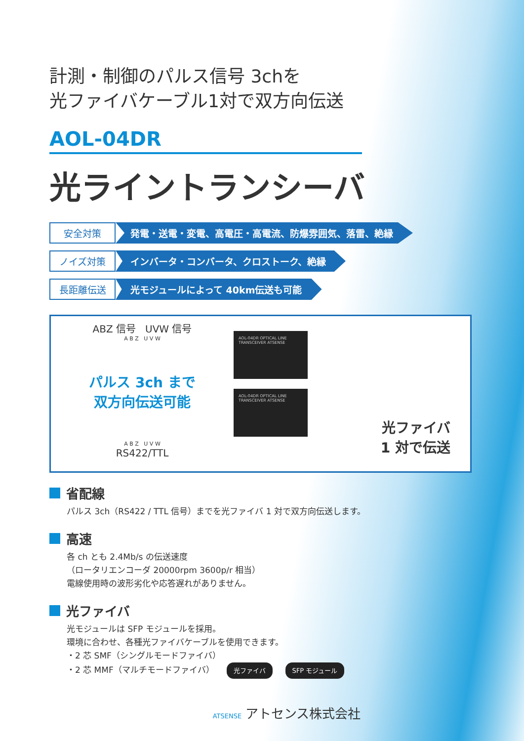計測・制御のパルス信号 3chを
光ファイバケーブル1対で双方向伝送
AOL-04DR
光ライントランシーバ
安全対策
発電・送電・変電、高電圧・高電流、防爆雰囲気、落雷、絶縁
ノイズ対策
インバータ・コンバータ、クロストーク、絶縁
長距離伝送 光モジュールによって 40km伝送も可能
ABZ 信号 UVW 信号
A B Z U V W
パルス 3ch まで
双方向伝送可能
A B Z U V W
RS422/TTL
AOL-04DR OPTICAL LINE TRANSCEIVER ATSENSE
AOL-04DR OPTICAL LINE TRANSCEIVER ATSENSE
光ファイバ
1 対で伝送
省配線
パルス 3ch（RS422 / TTL 信号）までを光ファイバ 1 対で双方向伝送します。
高速
各 ch とも 2.4Mb/s の伝送速度
（ロータリエンコーダ 20000rpm 3600p/r 相当）
電線使用時の波形劣化や応答遅れがありません。
光ファイバ
光モジュールは SFP モジュールを採用。
環境に合わせ、各種光ファイバケーブルを使用できます。
・2 芯 SMF（シングルモードファイバ）
・2 芯 MMF（マルチモードファイバ） 光ファイバ SFP モジュール
ATSENSE アトセンス株式会社